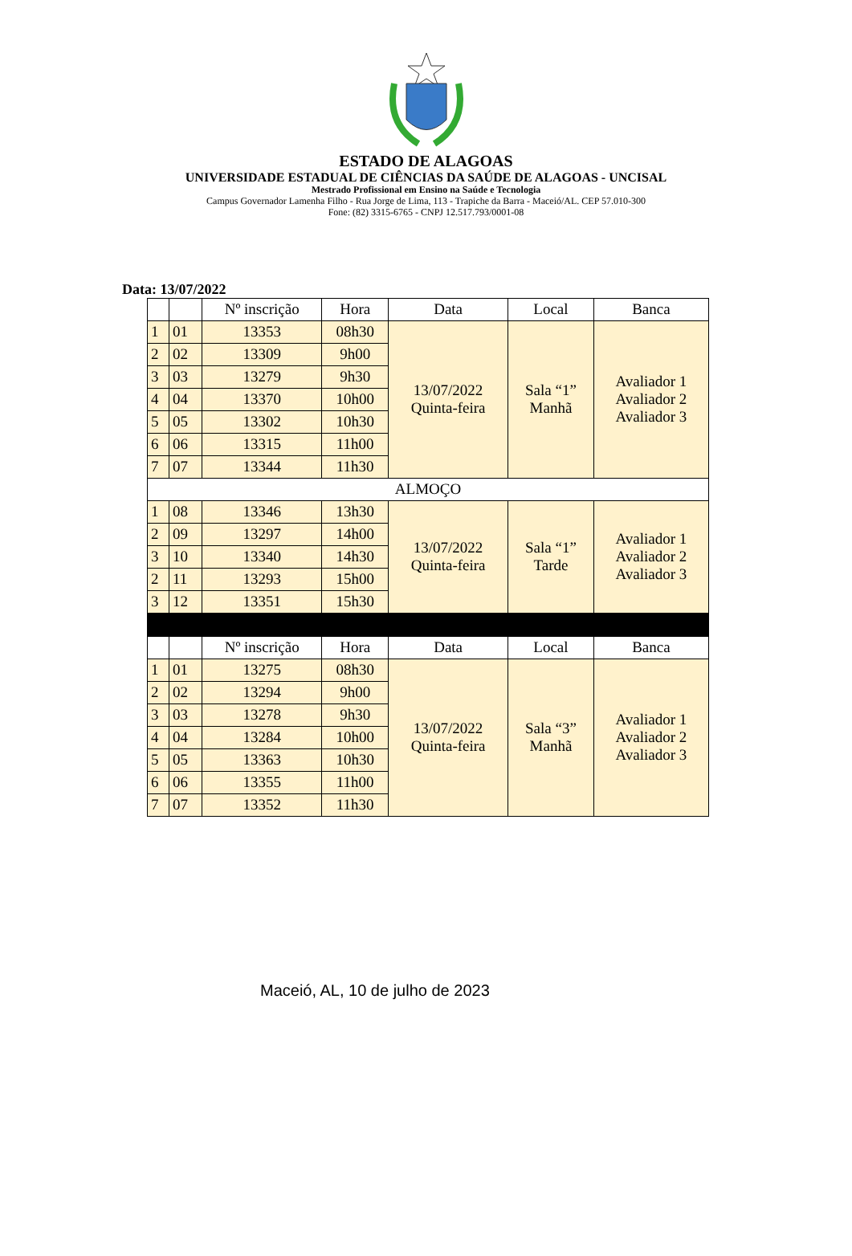ESTADO DE ALAGOAS
UNIVERSIDADE ESTADUAL DE CIÊNCIAS DA SAÚDE DE ALAGOAS - UNCISAL
Mestrado Profissional em Ensino na Saúde e Tecnologia
Campus Governador Lamenha Filho - Rua Jorge de Lima, 113 - Trapiche da Barra - Maceió/AL. CEP 57.010-300
Fone: (82) 3315-6765 - CNPJ 12.517.793/0001-08
Data: 13/07/2022
| | | Nº inscrição | Hora | Data | Local | Banca |
| --- | --- | --- | --- | --- | --- | --- |
| 1 | 01 | 13353 | 08h30 | 13/07/2022 Quinta-feira | Sala “1” Manhã | Avaliador 1 Avaliador 2 Avaliador 3 |
| 2 | 02 | 13309 | 9h00 | | | |
| 3 | 03 | 13279 | 9h30 | | | |
| 4 | 04 | 13370 | 10h00 | | | |
| 5 | 05 | 13302 | 10h30 | | | |
| 6 | 06 | 13315 | 11h00 | | | |
| 7 | 07 | 13344 | 11h30 | | | |
| ALMOÇO | | | | | | |
| 1 | 08 | 13346 | 13h30 | 13/07/2022 Quinta-feira | Sala “1” Tarde | Avaliador 1 Avaliador 2 Avaliador 3 |
| 2 | 09 | 13297 | 14h00 | | | |
| 3 | 10 | 13340 | 14h30 | | | |
| 2 | 11 | 13293 | 15h00 | | | |
| 3 | 12 | 13351 | 15h30 | | | |
| | | Nº inscrição | Hora | Data | Local | Banca |
| 1 | 01 | 13275 | 08h30 | 13/07/2022 Quinta-feira | Sala “3” Manhã | Avaliador 1 Avaliador 2 Avaliador 3 |
| 2 | 02 | 13294 | 9h00 | | | |
| 3 | 03 | 13278 | 9h30 | | | |
| 4 | 04 | 13284 | 10h00 | | | |
| 5 | 05 | 13363 | 10h30 | | | |
| 6 | 06 | 13355 | 11h00 | | | |
| 7 | 07 | 13352 | 11h30 | | | |
Maceió, AL, 10 de julho de 2023